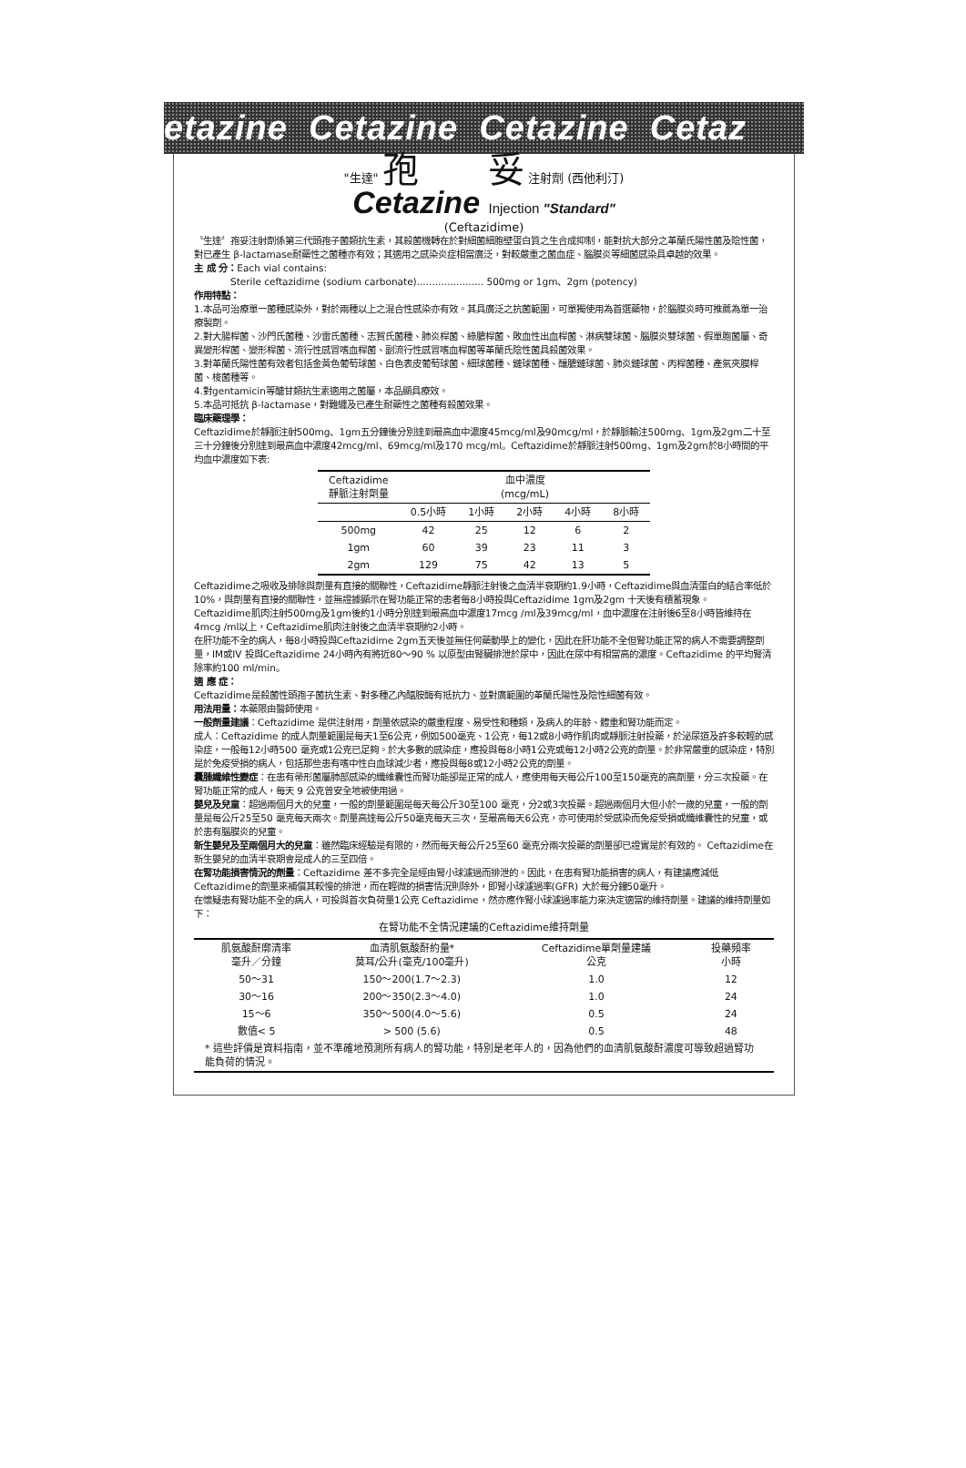etazine Cetazine Cetazine Cetaz
"生達" 孢 妥 注射劑 (西他利汀)
Cetazine Injection "Standard"
(Ceftazidime)
〝生達〞孢妥注射劑係第三代頭孢子菌類抗生素，其殺菌機轉在於對細菌細胞壁蛋白質之生合成抑制，能對抗大部分之革蘭氏陽性菌及陰性菌，對已產生 β-lactamase耐藥性之菌種亦有效；其適用之感染炎症相當廣泛，對較嚴重之菌血症、腦膜炎等細菌感染具卓越的效果。
主 成 分：Each vial contains:
Sterile ceftazidime (sodium carbonate)...................... 500mg or 1gm、2gm (potency)
作用特點：
1.本品可治療單一菌種感染外，對於兩種以上之混合性感染亦有效。其具廣泛之抗菌範圍，可單獨使用為首選藥物，於腦膜炎時可推薦為單一治療製劑。
2.對大腸桿菌、沙門氏菌種、沙雷氏菌種、志賀氏菌種、肺炎桿菌、綠膿桿菌、敗血性出血桿菌、淋病雙球菌、腦膜炎雙球菌、假單胞菌屬、奇異變形桿菌、變形桿菌、流行性感冒嗜血桿菌、副流行性感冒嗜血桿菌等革蘭氏陰性菌具殺菌效果。
3.對革蘭氏陽性菌有效者包括金黃色葡萄球菌、白色表皮葡萄球菌、細球菌種、鏈球菌種、釀膿鏈球菌、肺炎鏈球菌、丙桿菌種、產氣夾膜桿菌、梭菌種等。
4.對gentamicin等醣甘類抗生素適用之菌屬，本品顯具療效。
5.本品可抵抗 β-lactamase，對難纏及已產生耐藥性之菌種有殺菌效果。
臨床藥理學：
Ceftazidime於靜脈注射500mg、1gm五分鐘後分別達到最高血中濃度45mcg/ml及90mcg/ml，於靜脈輸注500mg、1gm及2gm二十至三十分鐘後分別達到最高血中濃度42mcg/ml、69mcg/ml及170 mcg/ml。Ceftazidime於靜脈注射500mg、1gm及2gm於8小時間的平均血中濃度如下表:
| Ceftazidime 靜脈注射劑量 | 血中濃度 (mcg/mL) | | | | |
| --- | --- | --- | --- | --- | --- |
| | 0.5小時 | 1小時 | 2小時 | 4小時 | 8小時 |
| 500mg | 42 | 25 | 12 | 6 | 2 |
| 1gm | 60 | 39 | 23 | 11 | 3 |
| 2gm | 129 | 75 | 42 | 13 | 5 |
Ceftazidime之吸收及排除與劑量有直接的關聯性，Ceftazidime靜脈注射後之血清半衰期約1.9小時，Ceftazidime與血清蛋白的結合率低於10%，與劑量有直接的關聯性，並無證據顯示在腎功能正常的患者每8小時投與Ceftazidime 1gm及2gm 十天後有積蓄現象。
Ceftazidime肌肉注射500mg及1gm後約1小時分別達到最高血中濃度17mcg /ml及39mcg/ml，血中濃度在注射後6至8小時皆維持在 4mcg /ml以上，Ceftazidime肌肉注射後之血清半衰期約2小時。
在肝功能不全的病人，每8小時投與Ceftazidime 2gm五天後並無任何藥動學上的變化，因此在肝功能不全但腎功能正常的病人不需要調整劑量，IM或IV 投與Ceftazidime 24小時內有將近80～90 % 以原型由腎臟排泄於尿中，因此在尿中有相當高的濃度。Ceftazidime 的平均腎清除率約100 ml/min。
適 應 症：
Ceftazidime是殺菌性頭孢子菌抗生素、對多種乙內醯胺酶有抵抗力、並對廣範圍的革蘭氏陽性及陰性細菌有效。
用法用量：本藥限由醫師使用。
一般劑量建議：Ceftazidime 是供注射用，劑量依感染的嚴重程度、易受性和種類，及病人的年齡、體重和腎功能而定。
成人：Ceftazidime 的成人劑量範圍是每天1至6公克，例如500毫克、1公克，每12或8小時作肌肉或靜脈注射投藥，於泌尿道及許多較輕的感染症，一般每12小時500 毫克或1公克已足夠。於大多數的感染症，應投與每8小時1公克或每12小時2公克的劑量。於非常嚴重的感染症，特別是於免疫受損的病人，包括那些患有嗜中性白血球減少者，應投與每8或12小時2公克的劑量。
囊腫纖維性變症：在患有帚形菌屬肺部感染的纖維囊性而腎功能卻是正常的成人，應使用每天每公斤100至150毫克的高劑量，分三次投藥。在腎功能正常的成人，每天 9 公克曾安全地被使用過。
嬰兒及兒童：超過兩個月大的兒童，一般的劑量範圍是每天每公斤30至100 毫克，分2或3次投藥。超過兩個月大但小於一歲的兒童，一般的劑量是每公斤25至50 毫克每天兩次。劑量高達每公斤50毫克每天三次，至最高每天6公克，亦可使用於受感染而免疫受損或纖維囊性的兒童，或於患有腦膜炎的兒童。
新生嬰兒及至兩個月大的兒童：雖然臨床經驗是有限的，然而每天每公斤25至60 毫克分兩次投藥的劑量卻已證實是於有效的。 Ceftazidime在新生嬰兒的血清半衰期會是成人的三至四倍。
在腎功能損害情況的劑量：Ceftazidime 差不多完全是經由腎小球濾過而排泄的。因此，在患有腎功能損害的病人，有建議應減低Ceftazidime的劑量來補償其較慢的排泄，而在輕微的損害情況則除外，即腎小球濾過率(GFR) 大於每分鐘50毫升。
在懷疑患有腎功能不全的病人，可投與首次負荷量1公克 Ceftazidime，然亦應作腎小球濾過率能力來決定適當的維持劑量。建議的維持劑量如下：
在腎功能不全情況建議的Ceftazidime維持劑量
| 肌氨酸酐廓清率 毫升／分鐘 | 血清肌氨酸酐約量* 莫耳/公升(毫克/100毫升) | Ceftazidime單劑量建議 公克 | 投藥頻率 小時 |
| --- | --- | --- | --- |
| 50～31 | 150～200(1.7～2.3) | 1.0 | 12 |
| 30～16 | 200～350(2.3～4.0) | 1.0 | 24 |
| 15～6 | 350～500(4.0～5.6) | 0.5 | 24 |
| 數值< 5 | > 500 (5.6) | 0.5 | 48 |
| * 這些評價是資料指南，並不準確地預測所有病人的腎功能，特別是老年人的，因為他們的血清肌氨酸酐濃度可導致超過腎功能負荷的情況。 | | | |